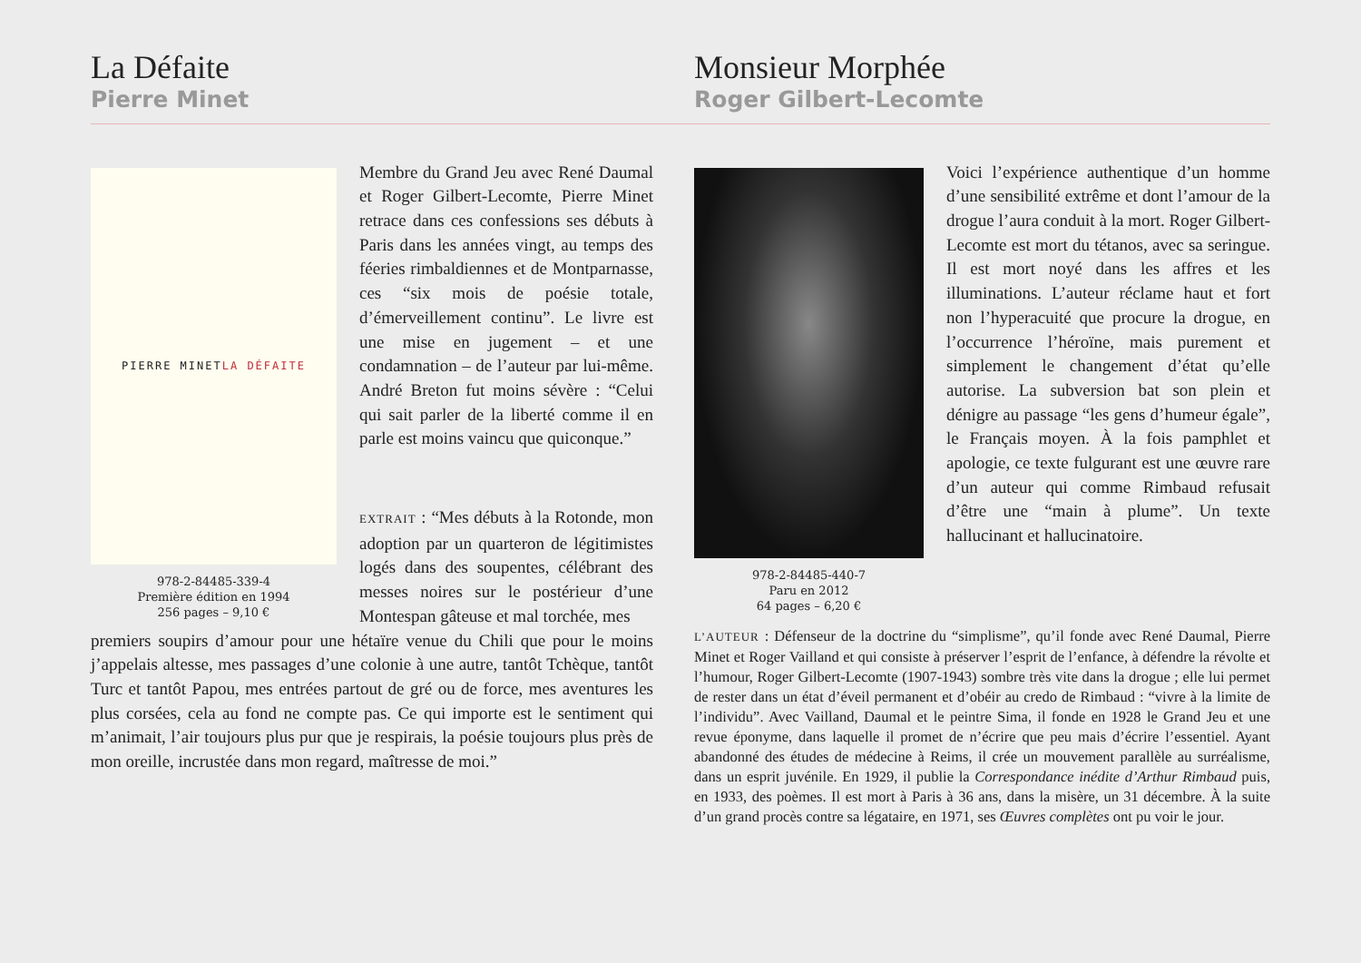La Défaite
Pierre Minet
Monsieur Morphée
Roger Gilbert-Lecomte
PIERRE MINET LA DÉFAITE
978-2-84485-339-4
Première édition en 1994
256 pages – 9,10 €
Membre du Grand Jeu avec René Daumal et Roger Gilbert-Lecomte, Pierre Minet retrace dans ces confessions ses débuts à Paris dans les années vingt, au temps des féeries rimbaldiennes et de Montparnasse, ces “six mois de poésie totale, d’émerveillement continu”. Le livre est une mise en jugement – et une condamnation – de l’auteur par lui-même. André Breton fut moins sévère : “Celui qui sait parler de la liberté comme il en parle est moins vaincu que quiconque.”
EXTRAIT : “Mes débuts à la Rotonde, mon adoption par un quarteron de légitimistes logés dans des soupentes, célébrant des messes noires sur le postérieur d’une Montespan gâteuse et mal torchée, mes
premiers soupirs d’amour pour une hétaïre venue du Chili que pour le moins j’appelais altesse, mes passages d’une colonie à une autre, tantôt Tchèque, tantôt Turc et tantôt Papou, mes entrées partout de gré ou de force, mes aventures les plus corsées, cela au fond ne compte pas. Ce qui importe est le sentiment qui m’animait, l’air toujours plus pur que je respirais, la poésie toujours plus près de mon oreille, incrustée dans mon regard, maîtresse de moi.”
978-2-84485-440-7
Paru en 2012
64 pages – 6,20 €
Voici l’expérience authentique d’un homme d’une sensibilité extrême et dont l’amour de la drogue l’aura conduit à la mort. Roger Gilbert-Lecomte est mort du tétanos, avec sa seringue. Il est mort noyé dans les affres et les illuminations. L’auteur réclame haut et fort non l’hyperacuité que procure la drogue, en l’occurrence l’héroïne, mais purement et simplement le changement d’état qu’elle autorise. La subversion bat son plein et dénigre au passage “les gens d’humeur égale”, le Français moyen. À la fois pamphlet et apologie, ce texte fulgurant est une œuvre rare d’un auteur qui comme Rimbaud refusait d’être une “main à plume”. Un texte hallucinant et hallucinatoire.
L’AUTEUR : Défenseur de la doctrine du “simplisme”, qu’il fonde avec René Daumal, Pierre Minet et Roger Vailland et qui consiste à préserver l’esprit de l’enfance, à défendre la révolte et l’humour, Roger Gilbert-Lecomte (1907-1943) sombre très vite dans la drogue ; elle lui permet de rester dans un état d’éveil permanent et d’obéir au credo de Rimbaud : “vivre à la limite de l’individu”. Avec Vailland, Daumal et le peintre Sima, il fonde en 1928 le Grand Jeu et une revue éponyme, dans laquelle il promet de n’écrire que peu mais d’écrire l’essentiel. Ayant abandonné des études de médecine à Reims, il crée un mouvement parallèle au surréalisme, dans un esprit juvénile. En 1929, il publie la Correspondance inédite d’Arthur Rimbaud puis, en 1933, des poèmes. Il est mort à Paris à 36 ans, dans la misère, un 31 décembre. À la suite d’un grand procès contre sa légataire, en 1971, ses Œuvres complètes ont pu voir le jour.